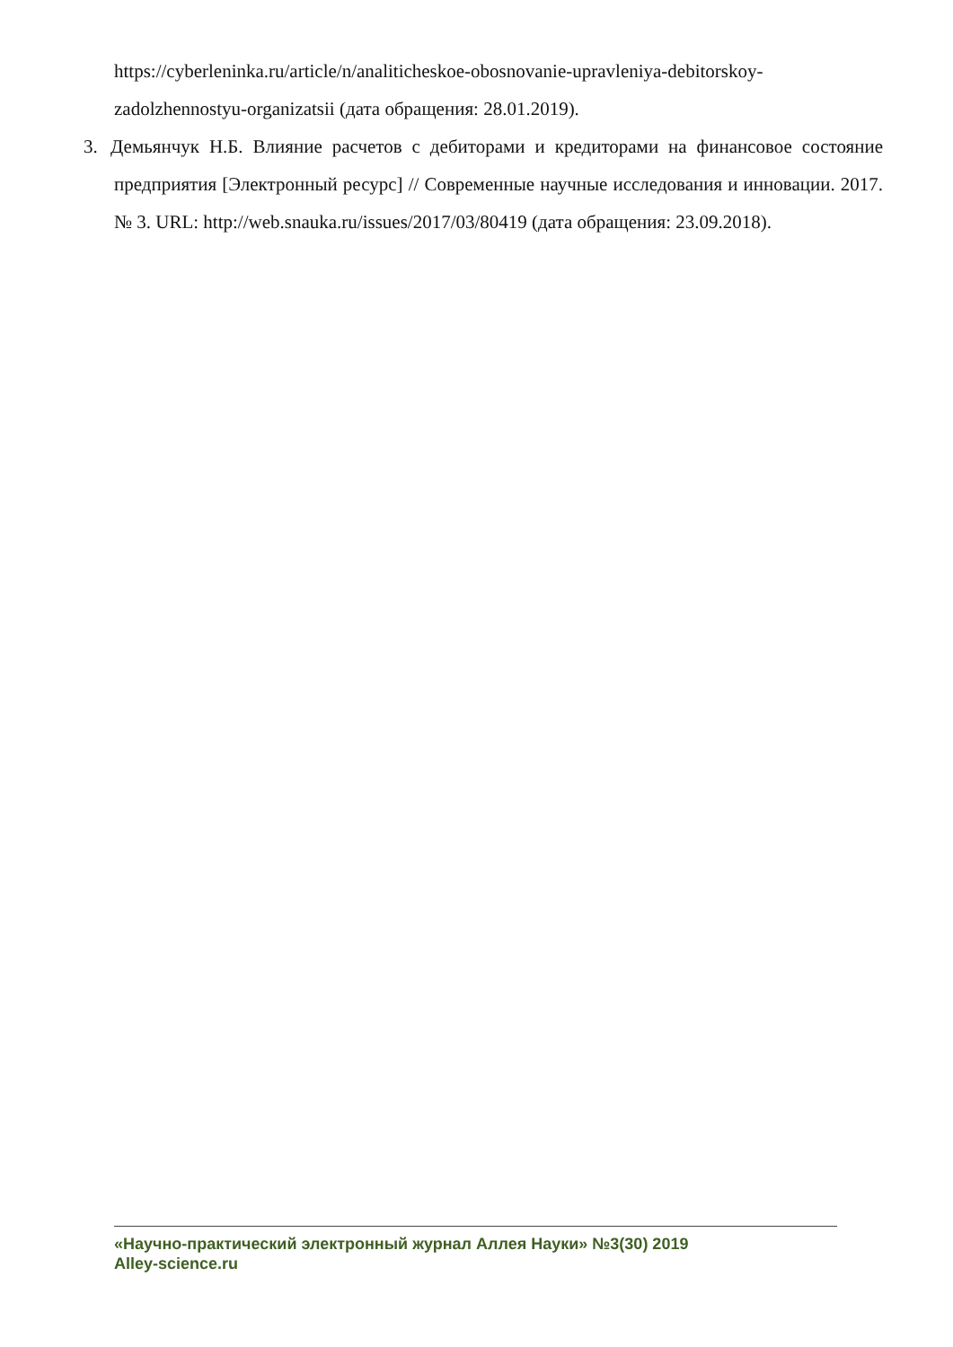https://cyberleninka.ru/article/n/analiticheskoe-obosnovanie-upravleniya-debitorskoy-zadolzhennostyu-organizatsii (дата обращения: 28.01.2019).
3. Демьянчук Н.Б. Влияние расчетов с дебиторами и кредиторами на финансовое состояние предприятия [Электронный ресурс] // Современные научные исследования и инновации. 2017. № 3. URL: http://web.snauka.ru/issues/2017/03/80419 (дата обращения: 23.09.2018).
«Научно-практический электронный журнал Аллея Науки» №3(30) 2019
Alley-science.ru